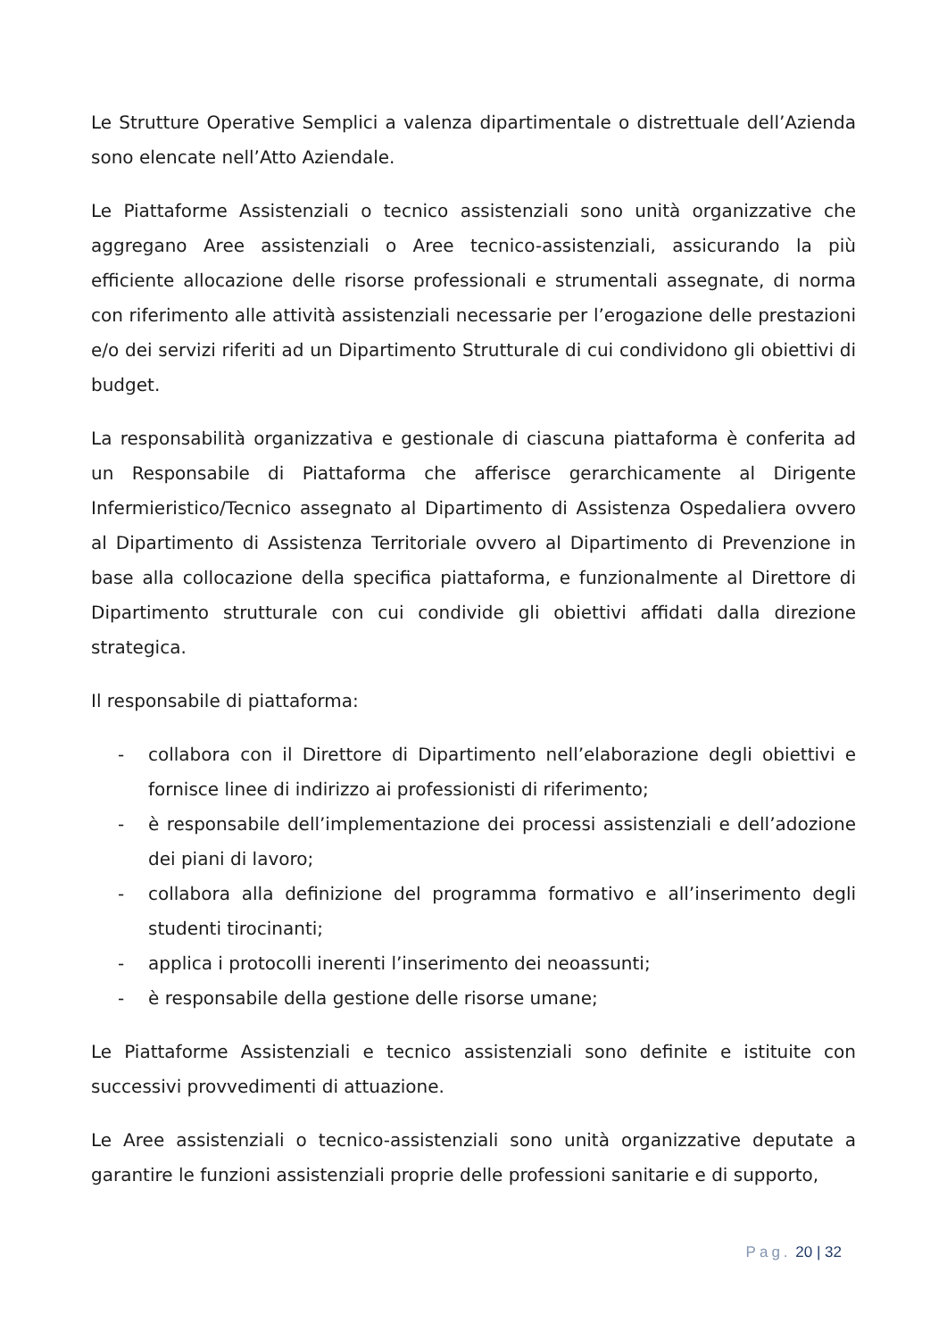Le Strutture Operative Semplici a valenza dipartimentale o distrettuale dell’Azienda sono elencate nell’Atto Aziendale.
Le Piattaforme Assistenziali o tecnico assistenziali sono unità organizzative che aggregano Aree assistenziali o Aree tecnico-assistenziali, assicurando la più efficiente allocazione delle risorse professionali e strumentali assegnate, di norma con riferimento alle attività assistenziali necessarie per l’erogazione delle prestazioni e/o dei servizi riferiti ad un Dipartimento Strutturale di cui condividono gli obiettivi di budget.
La responsabilità organizzativa e gestionale di ciascuna piattaforma è conferita ad un Responsabile di Piattaforma che afferisce gerarchicamente al Dirigente Infermieristico/Tecnico assegnato al Dipartimento di Assistenza Ospedaliera ovvero al Dipartimento di Assistenza Territoriale ovvero al Dipartimento di Prevenzione in base alla collocazione della specifica piattaforma, e funzionalmente al Direttore di Dipartimento strutturale con cui condivide gli obiettivi affidati dalla direzione strategica.
Il responsabile di piattaforma:
- collabora con il Direttore di Dipartimento nell’elaborazione degli obiettivi e fornisce linee di indirizzo ai professionisti di riferimento;
- è responsabile dell’implementazione dei processi assistenziali e dell’adozione dei piani di lavoro;
- collabora alla definizione del programma formativo e all’inserimento degli studenti tirocinanti;
- applica i protocolli inerenti l’inserimento dei neoassunti;
- è responsabile della gestione delle risorse umane;
Le Piattaforme Assistenziali e tecnico assistenziali sono definite e istituite con successivi provvedimenti di attuazione.
Le Aree assistenziali o tecnico-assistenziali sono unità organizzative deputate a garantire le funzioni assistenziali proprie delle professioni sanitarie e di supporto,
Pag. 20 | 32